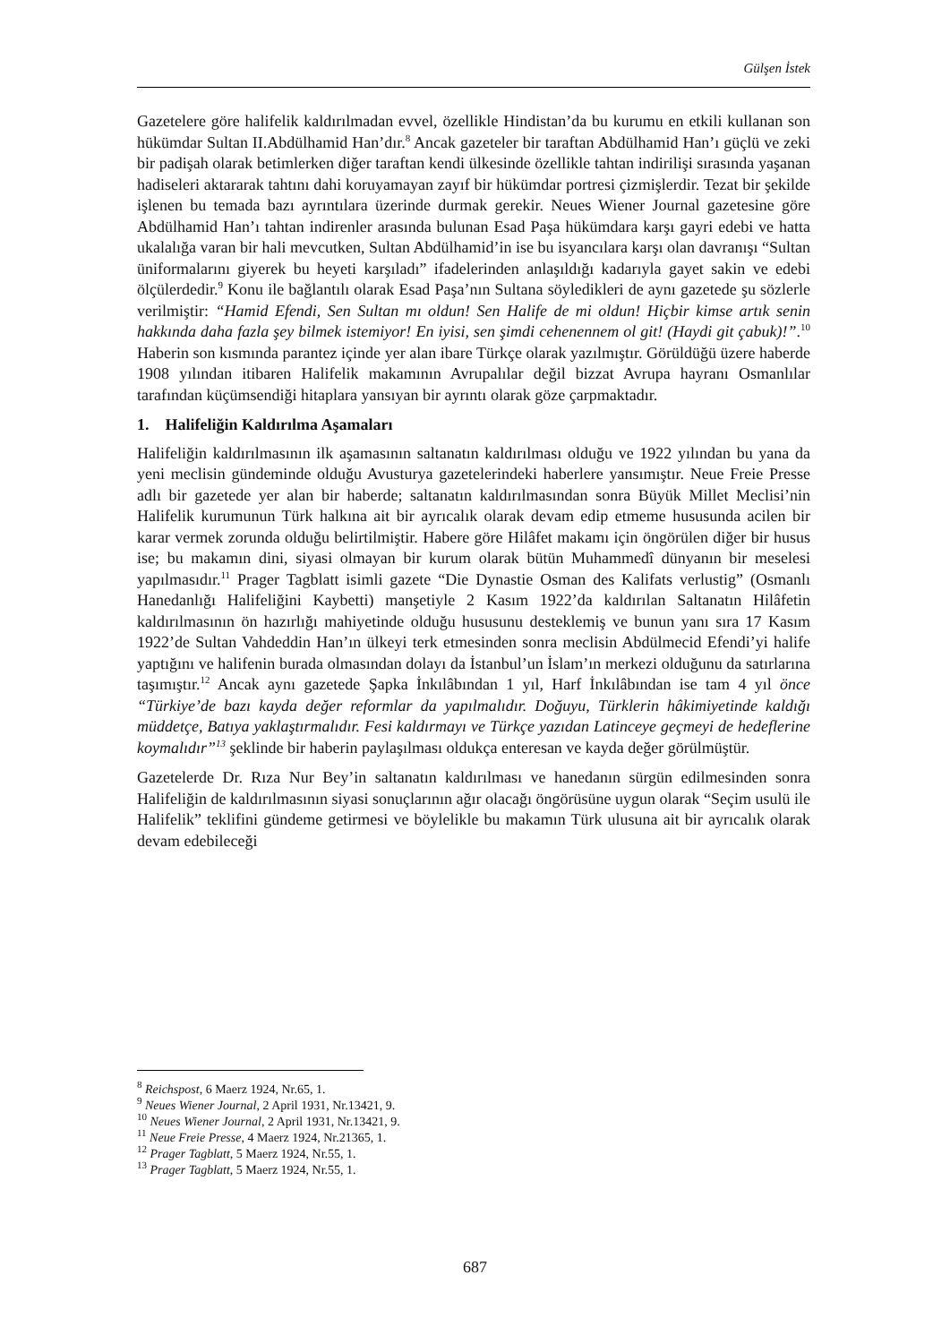Gülşen İstek
Gazetelere göre halifelik kaldırılmadan evvel, özellikle Hindistan’da bu kurumu en etkili kullanan son hükümdar Sultan II.Abdülhamid Han’dır.<sup>8</sup> Ancak gazeteler bir taraftan Abdülhamid Han’ı güçlü ve zeki bir padişah olarak betimlerken diğer taraftan kendi ülkesinde özellikle tahtan indirilişi sırasında yaşanan hadiseleri aktararak tahtını dahi koruyamayan zayıf bir hükümdar portresi çizmişlerdir. Tezat bir şekilde işlenen bu temada bazı ayrıntılara üzerinde durmak gerekir. Neues Wiener Journal gazetesine göre Abdülhamid Han’ı tahtan indirenler arasında bulunan Esad Paşa hükümdara karşı gayri edebi ve hatta ukalalığa varan bir hali mevcutken, Sultan Abdülhamid’in ise bu isyancılara karşı olan davranışı “Sultan üniformalarını giyerek bu heyeti karşıladı” ifadelerinden anlaşıldığı kadarıyla gayet sakin ve edebi ölçülerdedir.<sup>9</sup> Konu ile bağlantılı olarak Esad Paşa’nın Sultana söyledikleri de aynı gazetede şu sözlerle verilmiştir: “Hamid Efendi, Sen Sultan mı oldun! Sen Halife de mi oldun! Hiçbir kimse artık senin hakkında daha fazla şey bilmek istemiyor! En iyisi, sen şimdi cehenennem ol git! (Haydi git çabuk)!”.<sup>10</sup> Haberin son kısmında parantez içinde yer alan ibare Türkçe olarak yazılmıştır. Görüldüğü üzere haberde 1908 yılından itibaren Halifelik makamının Avrupalılar değil bizzat Avrupa hayranı Osmanlılar tarafından küçümsendiği hitaplara yansıyan bir ayrıntı olarak göze çarpmaktadır.
1. Halifeliğin Kaldırılma Aşamaları
Halifeliğin kaldırılmasının ilk aşamasının saltanatın kaldırılması olduğu ve 1922 yılından bu yana da yeni meclisin gündeminde olduğu Avusturya gazetelerindeki haberlere yansımıştır. Neue Freie Presse adlı bir gazetede yer alan bir haberde; saltanatın kaldırılmasından sonra Büyük Millet Meclisi’nin Halifelik kurumunun Türk halkına ait bir ayrıcalık olarak devam edip etmeme hususunda acilen bir karar vermek zorunda olduğu belirtilmiştir. Habere göre Hilâfet makamı için öngörülen diğer bir husus ise; bu makamın dini, siyasi olmayan bir kurum olarak bütün Muhammedî dünyanın bir meselesi yapılmasıdır.<sup>11</sup> Prager Tagblatt isimli gazete “Die Dynastie Osman des Kalifats verlustig” (Osmanlı Hanedanlığı Halifeliğini Kaybetti) manşetiyle 2 Kasım 1922’da kaldırılan Saltanatın Hilâfetin kaldırılmasının ön hazırlığı mahiyetinde olduğu hususunu desteklemiş ve bunun yanı sıra 17 Kasım 1922’de Sultan Vahdeddin Han’ın ülkeyi terk etmesinden sonra meclisin Abdülmecid Efendi’yi halife yaptığını ve halifenin burada olmasından dolayı da İstanbul’un İslam’ın merkezi olduğunu da satırlarına taşımıştır.<sup>12</sup> Ancak aynı gazetede Şapka İnkılâbından 1 yıl, Harf İnkılâbından ise tam 4 yıl önce “Türkiye’de bazı kayda değer reformlar da yapılmalıdır. Doğuyu, Türklerin hâkimiyetinde kaldığı müddetçe, Batıya yaklaştırmalıdır. Fesi kaldırmayı ve Türkçe yazıdan Latinceye geçmeyi de hedeflerine koymalıdır”<sup>13</sup> şeklinde bir haberin paylaşılması oldukça enteresan ve kayda değer görülmüştür.
Gazetelerde Dr. Rıza Nur Bey’in saltanatın kaldırılması ve hanedanın sürgün edilmesinden sonra Halifeliğin de kaldırılmasının siyasi sonuçlarının ağır olacağı öngörüsüne uygun olarak “Seçim usulü ile Halifelik” teklifini gündeme getirmesi ve böylelikle bu makamın Türk ulusuna ait bir ayrıcalık olarak devam edebileceği
<sup>8</sup> Reichspost, 6 Maerz 1924, Nr.65, 1.
<sup>9</sup> Neues Wiener Journal, 2 April 1931, Nr.13421, 9.
<sup>10</sup> Neues Wiener Journal, 2 April 1931, Nr.13421, 9.
<sup>11</sup> Neue Freie Presse, 4 Maerz 1924, Nr.21365, 1.
<sup>12</sup> Prager Tagblatt, 5 Maerz 1924, Nr.55, 1.
<sup>13</sup> Prager Tagblatt, 5 Maerz 1924, Nr.55, 1.
687